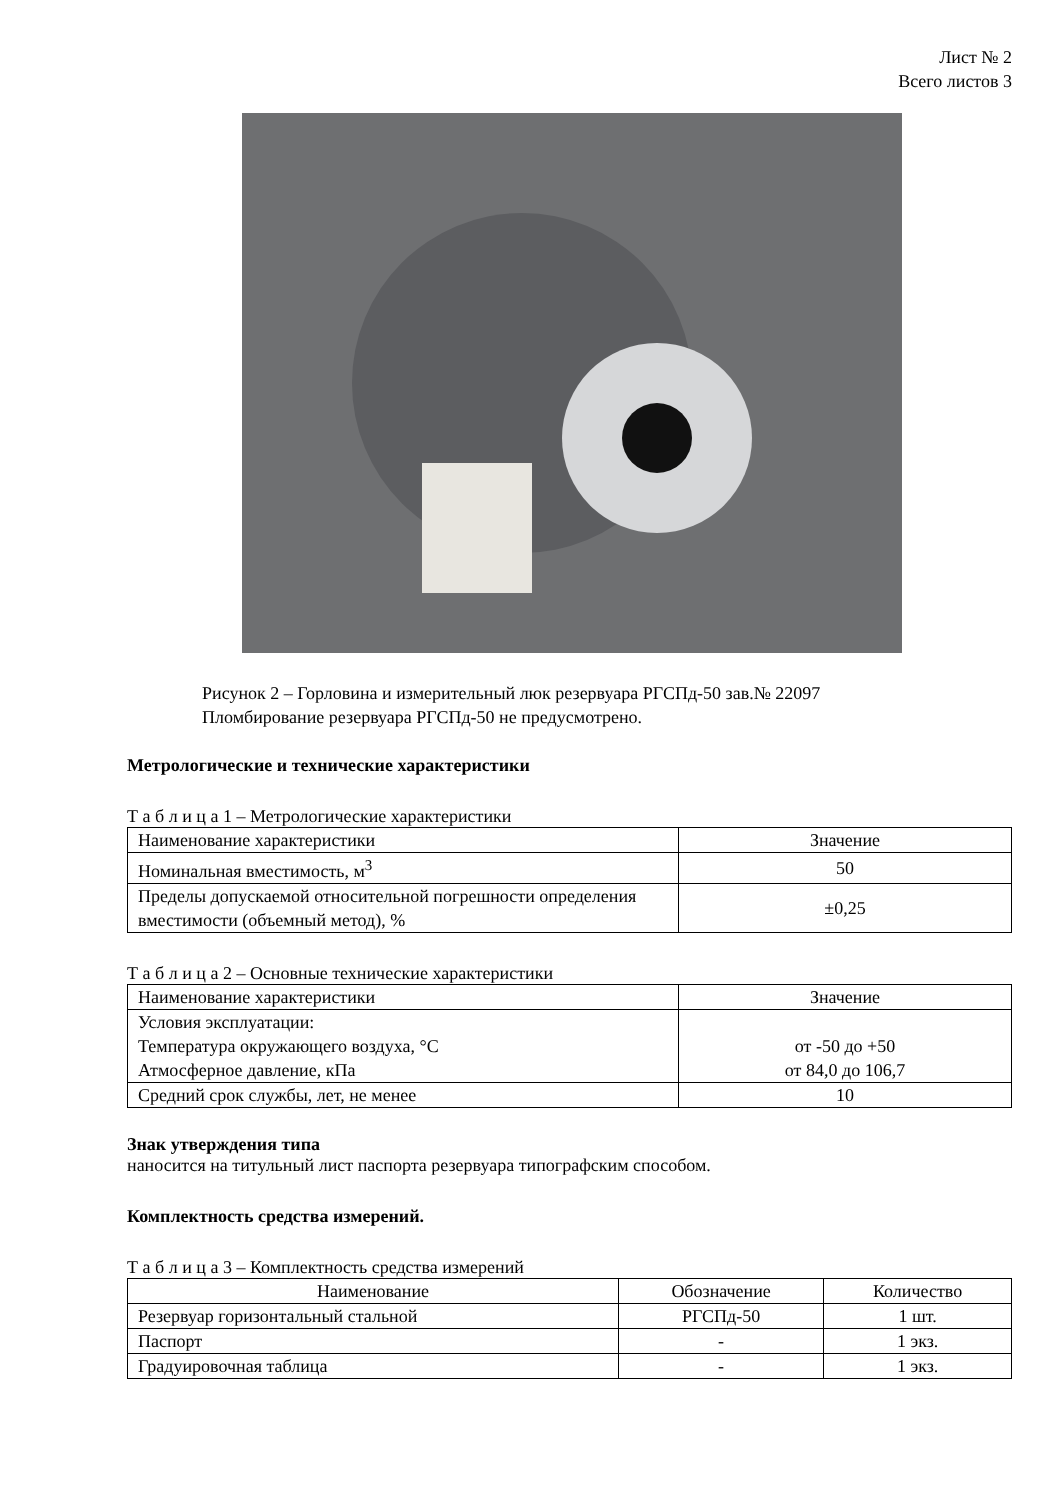Лист № 2
Всего листов 3
Рисунок 2 – Горловина и измерительный люк резервуара РГСПд-50 зав.№ 22097
Пломбирование резервуара РГСПд-50 не предусмотрено.
Метрологические и технические характеристики
Т а б л и ц а 1 – Метрологические характеристики
| Наименование характеристики | Значение |
| --- | --- |
| Номинальная вместимость, м<sup>3</sup> | 50 |
| Пределы допускаемой относительной погрешности определения вместимости (объемный метод), % | ±0,25 |
Т а б л и ц а 2 – Основные технические характеристики
| Наименование характеристики | Значение |
| --- | --- |
| Условия эксплуатации: Температура окружающего воздуха, °С Атмосферное давление, кПа | от -50 до +50 от 84,0 до 106,7 |
| Средний срок службы, лет, не менее | 10 |
Знак утверждения типа
наносится на титульный лист паспорта резервуара типографским способом.
Комплектность средства измерений.
Т а б л и ц а 3 – Комплектность средства измерений
| Наименование | Обозначение | Количество |
| --- | --- | --- |
| Резервуар горизонтальный стальной | РГСПд-50 | 1 шт. |
| Паспорт | - | 1 экз. |
| Градуировочная таблица | - | 1 экз. |